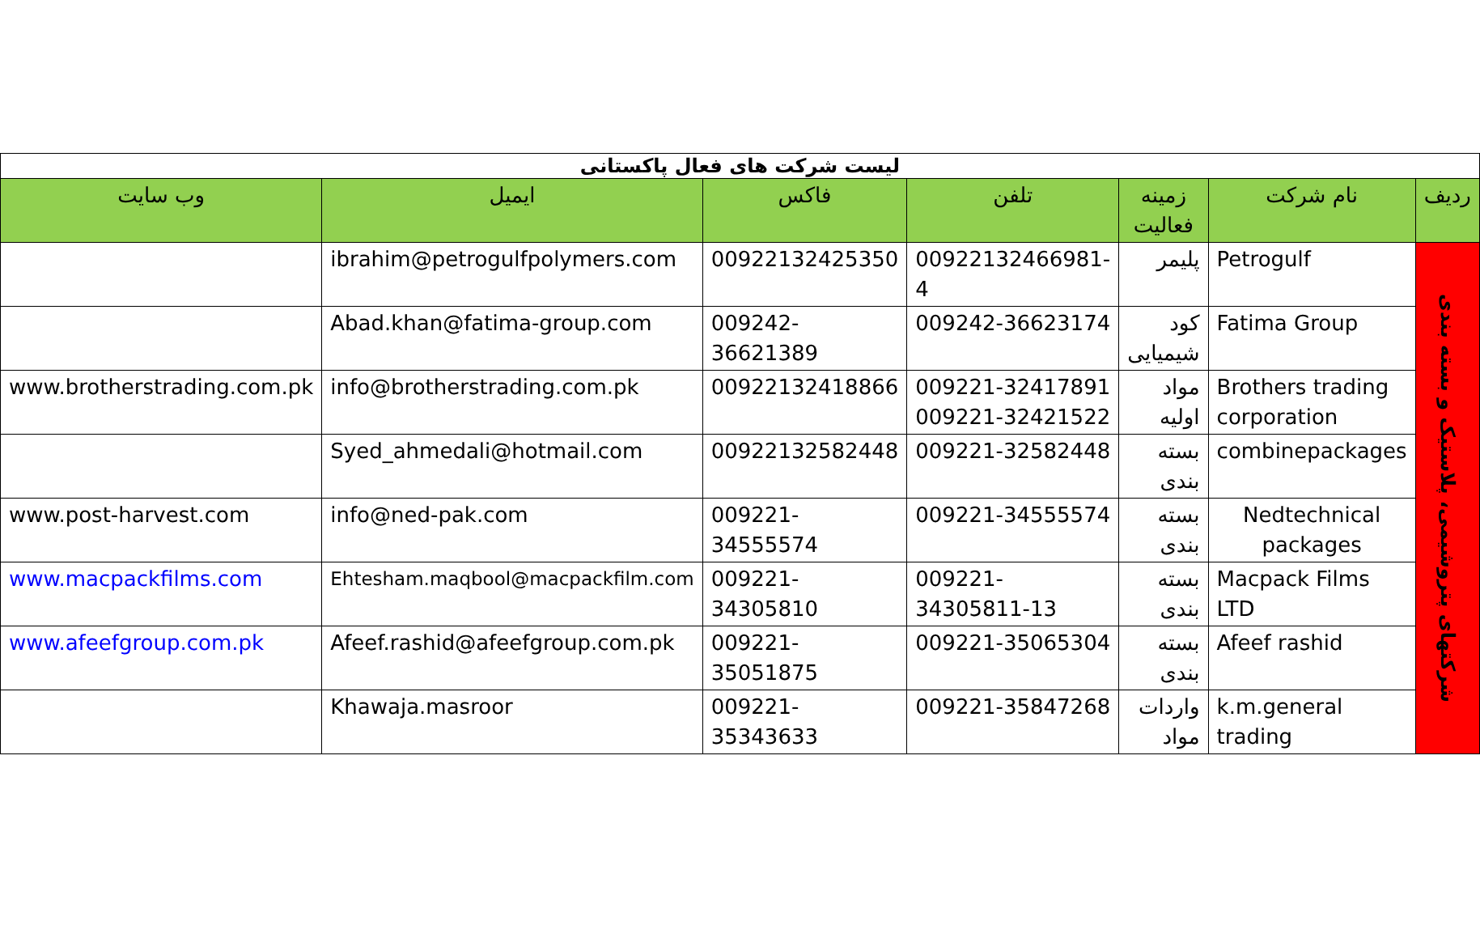| لیست شرکت های فعال پاکستانی | | | | | | |
| ردیف | نام شرکت | زمینه فعالیت | تلفن | فاکس | ایمیل | وب سایت |
| شرکتهای پتروشیمی، پلاستیک و بسته بندی | Petrogulf | پلیمر | 00922132466981-4 | 00922132425350 | ibrahim@petrogulfpolymers.com | |
| | Fatima Group | کود شیمیایی | 009242-36623174 | 009242-36621389 | Abad.khan@fatima-group.com | |
| | Brothers trading corporation | مواد اولیه | 009221-32417891 009221-32421522 | 00922132418866 | info@brotherstrading.com.pk | www.brotherstrading.com.pk |
| | combinepackages | بسته بندی | 009221-32582448 | 00922132582448 | Syed_ahmedali@hotmail.com | |
| | Nedtechnical packages | بسته بندی | 009221-34555574 | 009221-34555574 | info@ned-pak.com | www.post-harvest.com |
| | Macpack Films LTD | بسته بندی | 009221-34305811-13 | 009221-34305810 | Ehtesham.maqbool@macpackfilm.com | www.macpackfilms.com |
| | Afeef rashid | بسته بندی | 009221-35065304 | 009221-35051875 | Afeef.rashid@afeefgroup.com.pk | www.afeefgroup.com.pk |
| | k.m.general trading | واردات مواد | 009221-35847268 | 009221-35343633 | Khawaja.masroor | |